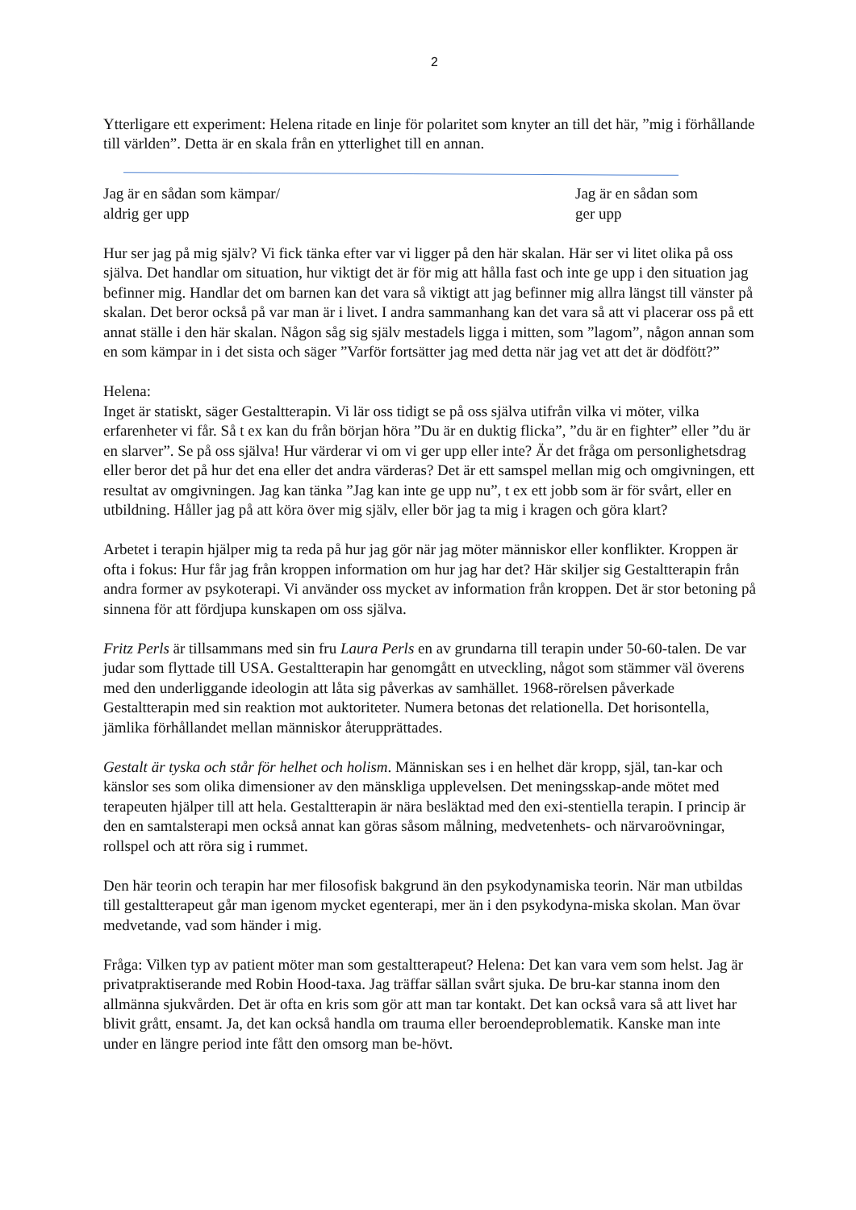2
Ytterligare ett experiment: Helena ritade en linje för polaritet som knyter an till det här, ”mig i förhållande till världen”. Detta är en skala från en ytterlighet till en annan.
Jag är en sådan som kämpar/
aldrig ger upp
Jag är en sådan som
ger upp
Hur ser jag på mig själv? Vi fick tänka efter var vi ligger på den här skalan. Här ser vi litet olika på oss själva. Det handlar om situation, hur viktigt det är för mig att hålla fast och inte ge upp i den situation jag befinner mig. Handlar det om barnen kan det vara så viktigt att jag befinner mig allra längst till vänster på skalan. Det beror också på var man är i livet. I andra sammanhang kan det vara så att vi placerar oss på ett annat ställe i den här skalan. Någon såg sig själv mestadels ligga i mitten, som ”lagom”, någon annan som en som kämpar in i det sista och säger ”Varför fortsätter jag med detta när jag vet att det är dödfött?”
Helena:
Inget är statiskt, säger Gestaltterapin. Vi lär oss tidigt se på oss själva utifrån vilka vi möter, vilka erfarenheter vi får. Så t ex kan du från början höra ”Du är en duktig flicka”, ”du är en fighter” eller ”du är en slarver”. Se på oss själva! Hur värderar vi om vi ger upp eller inte? Är det fråga om personlighetsdrag eller beror det på hur det ena eller det andra värderas? Det är ett samspel mellan mig och omgivningen, ett resultat av omgivningen. Jag kan tänka ”Jag kan inte ge upp nu”, t ex ett jobb som är för svårt, eller en utbildning. Håller jag på att köra över mig själv, eller bör jag ta mig i kragen och göra klart?
Arbetet i terapin hjälper mig ta reda på hur jag gör när jag möter människor eller konflikter. Kroppen är ofta i fokus: Hur får jag från kroppen information om hur jag har det? Här skiljer sig Gestaltterapin från andra former av psykoterapi. Vi använder oss mycket av information från kroppen. Det är stor betoning på sinnena för att fördjupa kunskapen om oss själva.
Fritz Perls är tillsammans med sin fru Laura Perls en av grundarna till terapin under 50-60-talen. De var judar som flyttade till USA. Gestaltterapin har genomgått en utveckling, något som stämmer väl överens med den underliggande ideologin att låta sig påverkas av samhället. 1968-rörelsen påverkade Gestaltterapin med sin reaktion mot auktoriteter. Numera betonas det relationella. Det horisontella, jämlika förhållandet mellan människor återupprättades.
Gestalt är tyska och står för helhet och holism. Människan ses i en helhet där kropp, själ, tan-kar och känslor ses som olika dimensioner av den mänskliga upplevelsen. Det meningsskap-ande mötet med terapeuten hjälper till att hela. Gestaltterapin är nära besläktad med den exi-stentiella terapin. I princip är den en samtalsterapi men också annat kan göras såsom målning, medvetenhets- och närvaroövningar, rollspel och att röra sig i rummet.
Den här teorin och terapin har mer filosofisk bakgrund än den psykodynamiska teorin. När man utbildas till gestaltterapeut går man igenom mycket egenterapi, mer än i den psykodyna-miska skolan. Man övar medvetande, vad som händer i mig.
Fråga: Vilken typ av patient möter man som gestaltterapeut? Helena: Det kan vara vem som helst. Jag är privatpraktiserande med Robin Hood-taxa. Jag träffar sällan svårt sjuka. De bru-kar stanna inom den allmänna sjukvården. Det är ofta en kris som gör att man tar kontakt. Det kan också vara så att livet har blivit grått, ensamt. Ja, det kan också handla om trauma eller beroendeproblematik. Kanske man inte under en längre period inte fått den omsorg man be-hövt.